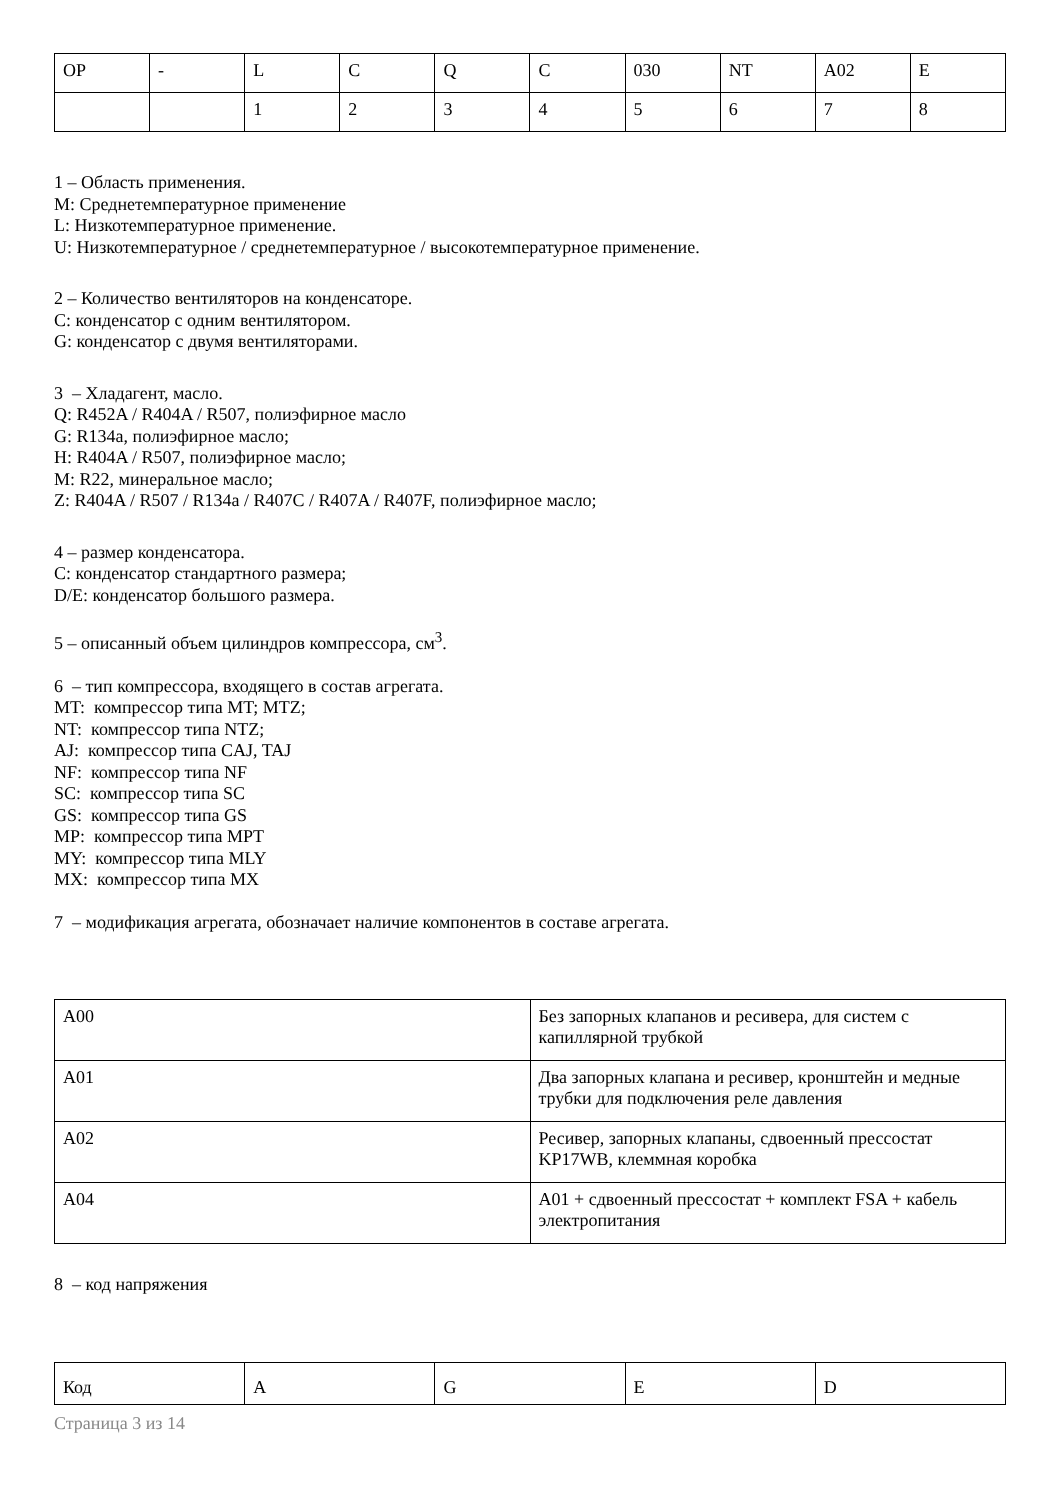| OP | - | L | C | Q | C | 030 | NT | A02 | E |
| | | 1 | 2 | 3 | 4 | 5 | 6 | 7 | 8 |
1 – Область применения.
M: Среднетемпературное применение
L: Низкотемпературное применение.
U: Низкотемпературное / среднетемпературное / высокотемпературное применение.
2 – Количество вентиляторов на конденсаторе.
С: конденсатор с одним вентилятором.
G: конденсатор с двумя вентиляторами.
3 – Хладагент, масло.
Q: R452A / R404A / R507, полиэфирное масло
G: R134a, полиэфирное масло;
H: R404A / R507, полиэфирное масло;
M: R22, минеральное масло;
Z: R404A / R507 / R134a / R407C / R407A / R407F, полиэфирное масло;
4 – размер конденсатора.
С: конденсатор стандартного размера;
D/E: конденсатор большого размера.
5 – описанный объем цилиндров компрессора, см<sup>3</sup>.
6 – тип компрессора, входящего в состав агрегата.
MT: компрессор типа MT; MTZ;
NT: компрессор типа NTZ;
AJ: компрессор типа CAJ, TAJ
NF: компрессор типа NF
SC: компрессор типа SC
GS: компрессор типа GS
MP: компрессор типа MPT
MY: компрессор типа MLY
MX: компрессор типа MX
7 – модификация агрегата, обозначает наличие компонентов в составе агрегата.
| A00 | Без запорных клапанов и ресивера, для систем с капиллярной трубкой |
| A01 | Два запорных клапана и ресивер, кронштейн и медные трубки для подключения реле давления |
| A02 | Ресивер, запорных клапаны, сдвоенный прессостат KP17WB, клеммная коробка |
| A04 | A01 + сдвоенный прессостат + комплект FSA + кабель электропитания |
8 – код напряжения
| Код | A | G | E | D |
Страница 3 из 14